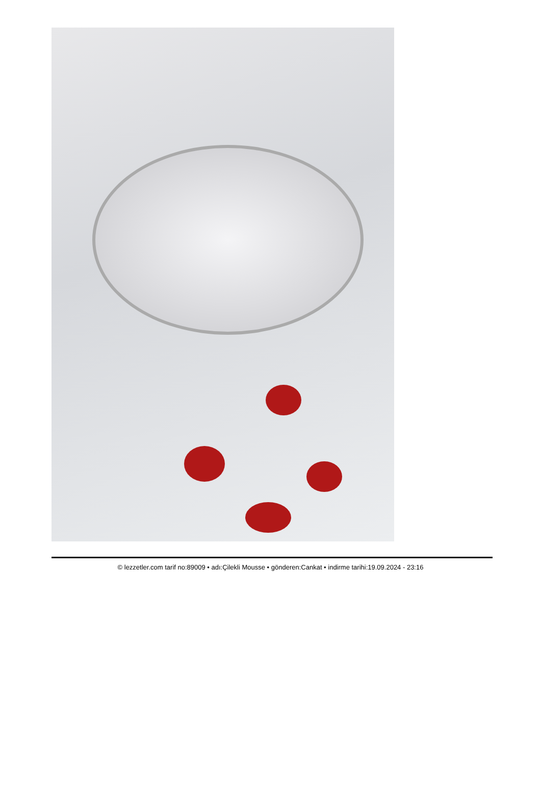© lezzetler.com tarif no:89009 • adı:Çilekli Mousse • gönderen:Cankat • indirme tarihi:19.09.2024 - 23:16